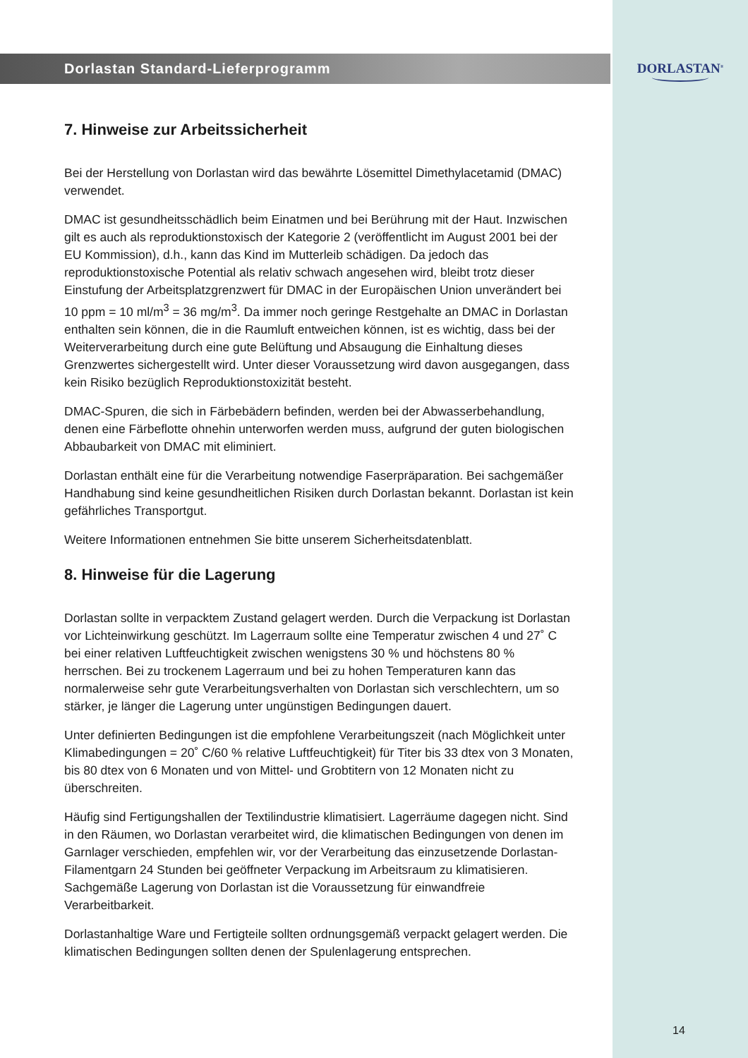Dorlastan Standard-Lieferprogramm
7. Hinweise zur Arbeitssicherheit
Bei der Herstellung von Dorlastan wird das bewährte Lösemittel Dimethylacetamid (DMAC) verwendet.
DMAC ist gesundheitsschädlich beim Einatmen und bei Berührung mit der Haut. Inzwischen gilt es auch als reproduktionstoxisch der Kategorie 2 (veröffentlicht im August 2001 bei der EU Kommission), d.h., kann das Kind im Mutterleib schädigen. Da jedoch das reproduktionstoxische Potential als relativ schwach angesehen wird, bleibt trotz dieser Einstufung der Arbeitsplatzgrenzwert für DMAC in der Europäischen Union unverändert bei 10 ppm = 10 ml/m<sup>3</sup> = 36 mg/m<sup>3</sup>. Da immer noch geringe Restgehalte an DMAC in Dorlastan enthalten sein können, die in die Raumluft entweichen können, ist es wichtig, dass bei der Weiterverarbeitung durch eine gute Belüftung und Absaugung die Einhaltung dieses Grenzwertes sichergestellt wird. Unter dieser Voraussetzung wird davon ausgegangen, dass kein Risiko bezüglich Reproduktionstoxizität besteht.
DMAC-Spuren, die sich in Färbebädern befinden, werden bei der Abwasserbehandlung, denen eine Färbeflotte ohnehin unterworfen werden muss, aufgrund der guten biologischen Abbaubarkeit von DMAC mit eliminiert.
Dorlastan enthält eine für die Verarbeitung notwendige Faserpräparation. Bei sachgemäßer Handhabung sind keine gesundheitlichen Risiken durch Dorlastan bekannt. Dorlastan ist kein gefährliches Transportgut.
Weitere Informationen entnehmen Sie bitte unserem Sicherheitsdatenblatt.
8. Hinweise für die Lagerung
Dorlastan sollte in verpacktem Zustand gelagert werden. Durch die Verpackung ist Dorlastan vor Lichteinwirkung geschützt. Im Lagerraum sollte eine Temperatur zwischen 4 und 27˚ C bei einer relativen Luftfeuchtigkeit zwischen wenigstens 30 % und höchstens 80 % herrschen. Bei zu trockenem Lagerraum und bei zu hohen Temperaturen kann das normalerweise sehr gute Verarbeitungsverhalten von Dorlastan sich verschlechtern, um so stärker, je länger die Lagerung unter ungünstigen Bedingungen dauert.
Unter definierten Bedingungen ist die empfohlene Verarbeitungszeit (nach Möglichkeit unter Klimabedingungen = 20˚ C/60 % relative Luftfeuchtigkeit) für Titer bis 33 dtex von 3 Monaten, bis 80 dtex von 6 Monaten und von Mittel- und Grobtitern von 12 Monaten nicht zu überschreiten.
Häufig sind Fertigungshallen der Textilindustrie klimatisiert. Lagerräume dagegen nicht. Sind in den Räumen, wo Dorlastan verarbeitet wird, die klimatischen Bedingungen von denen im Garnlager verschieden, empfehlen wir, vor der Verarbeitung das einzusetzende Dorlastan-Filamentgarn 24 Stunden bei geöffneter Verpackung im Arbeitsraum zu klimatisieren. Sachgemäße Lagerung von Dorlastan ist die Voraussetzung für einwandfreie Verarbeitbarkeit.
Dorlastanhaltige Ware und Fertigteile sollten ordnungsgemäß verpackt gelagert werden. Die klimatischen Bedingungen sollten denen der Spulenlagerung entsprechen.
DORLASTAN<sup>®</sup>
14